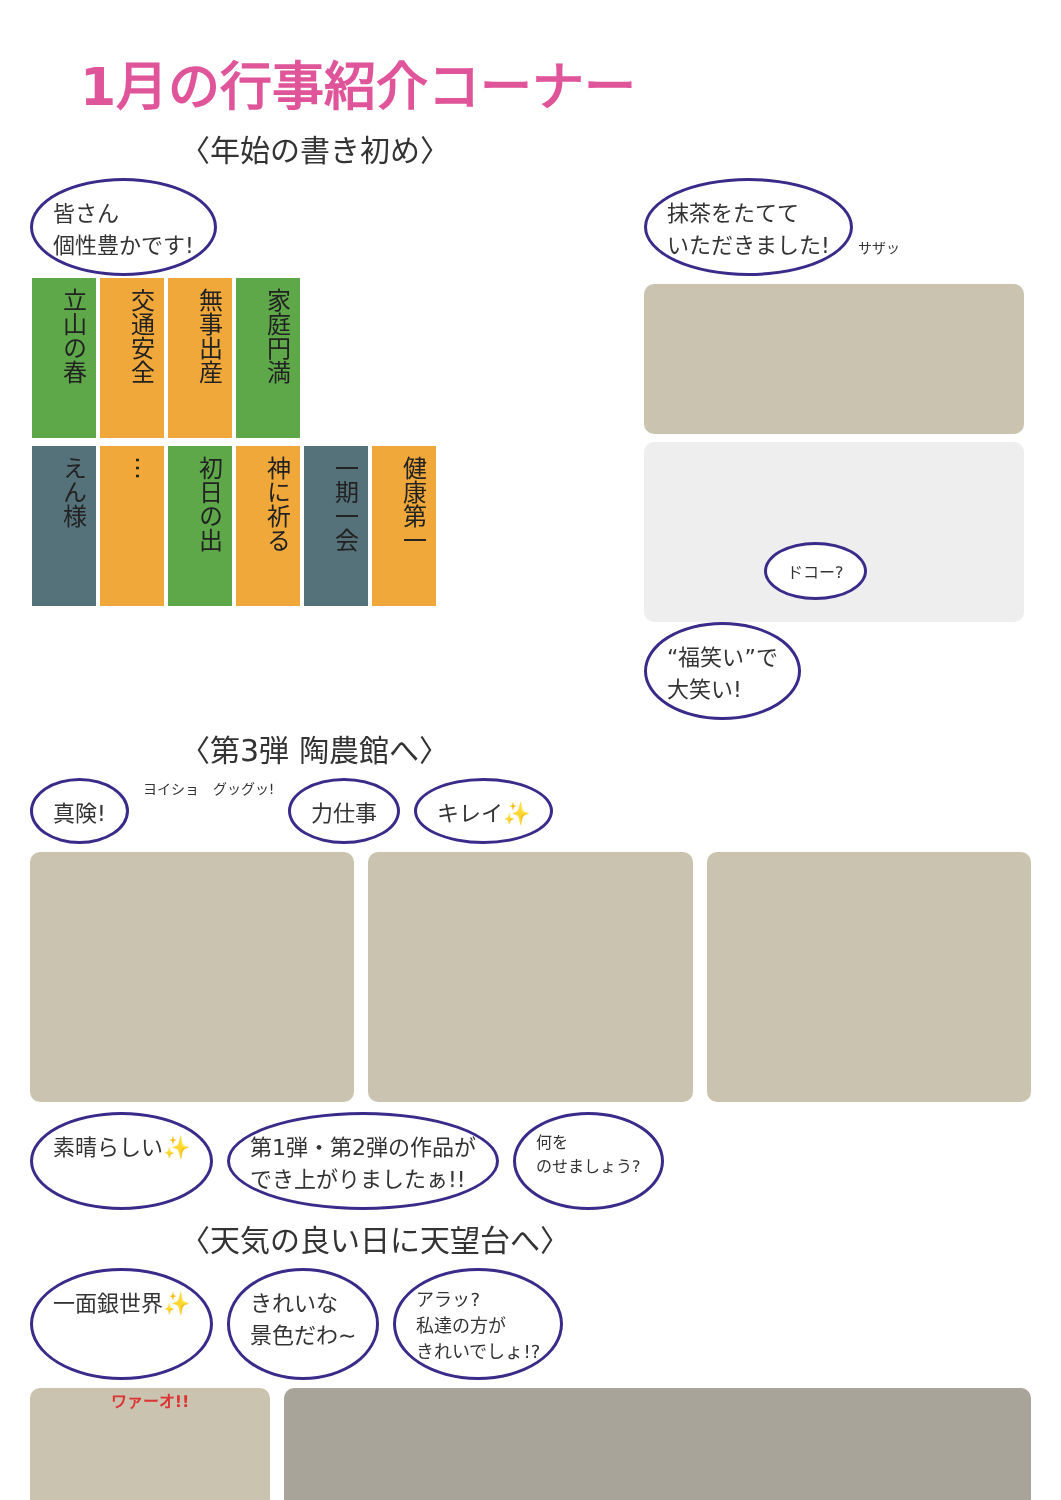1月の行事紹介コーナー
〈年始の書き初め〉
皆さん
個性豊かです!
立山の春 交通安全 無事出産 家庭円満
えん様 … 初日の出 神に祈る 一期一会 健康第一
抹茶をたてて
いただきました! サザッ
ドコー?
“福笑い”で
大笑い!
〈第3弾 陶農館へ〉
真険! ヨイショ グッグッ! 力仕事 キレイ✨
素晴らしい✨ 第1弾・第2弾の作品が
でき上がりましたぁ!! 何を
のせましょう?
〈天気の良い日に天望台へ〉
一面銀世界✨ きれいな
景色だわ~ アラッ?
私達の方が
きれいでしょ!?
ワァーオ!!